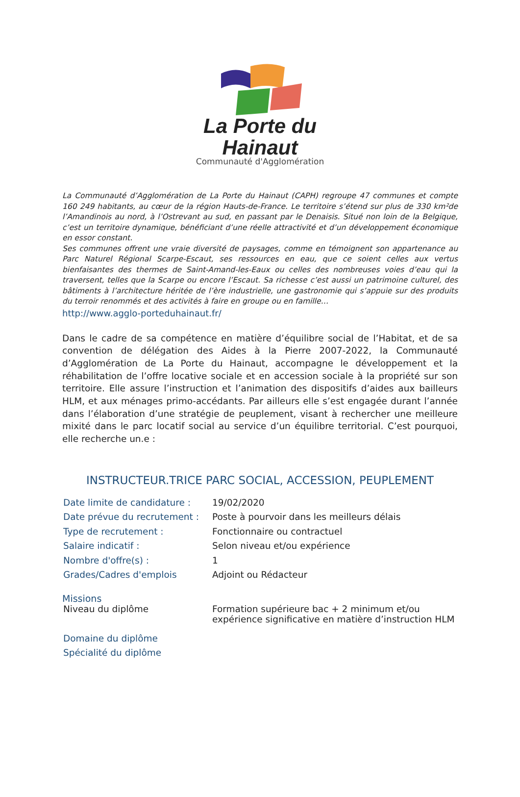La Porte du Hainaut
Communauté d'Agglomération
La Communauté d’Agglomération de La Porte du Hainaut (CAPH) regroupe 47 communes et compte 160 249 habitants, au cœur de la région Hauts-de-France. Le territoire s’étend sur plus de 330 km²de l’Amandinois au nord, à l’Ostrevant au sud, en passant par le Denaisis. Situé non loin de la Belgique, c’est un territoire dynamique, bénéficiant d’une réelle attractivité et d’un développement économique en essor constant.
Ses communes offrent une vraie diversité de paysages, comme en témoignent son appartenance au Parc Naturel Régional Scarpe-Escaut, ses ressources en eau, que ce soient celles aux vertus bienfaisantes des thermes de Saint-Amand-les-Eaux ou celles des nombreuses voies d’eau qui la traversent, telles que la Scarpe ou encore l’Escaut. Sa richesse c’est aussi un patrimoine culturel, des bâtiments à l’architecture héritée de l’ère industrielle, une gastronomie qui s’appuie sur des produits du terroir renommés et des activités à faire en groupe ou en famille…
http://www.agglo-porteduhainaut.fr/
Dans le cadre de sa compétence en matière d’équilibre social de l’Habitat, et de sa convention de délégation des Aides à la Pierre 2007-2022, la Communauté d’Agglomération de La Porte du Hainaut, accompagne le développement et la réhabilitation de l’offre locative sociale et en accession sociale à la propriété sur son territoire. Elle assure l’instruction et l’animation des dispositifs d’aides aux bailleurs HLM, et aux ménages primo-accédants. Par ailleurs elle s’est engagée durant l’année dans l’élaboration d’une stratégie de peuplement, visant à rechercher une meilleure mixité dans le parc locatif social au service d’un équilibre territorial. C’est pourquoi, elle recherche un.e :
INSTRUCTEUR.TRICE PARC SOCIAL, ACCESSION, PEUPLEMENT
| Date limite de candidature : | 19/02/2020 |
| Date prévue du recrutement : | Poste à pourvoir dans les meilleurs délais |
| Type de recrutement : | Fonctionnaire ou contractuel |
| Salaire indicatif : | Selon niveau et/ou expérience |
| Nombre d'offre(s) : | 1 |
| Grades/Cadres d'emplois | Adjoint ou Rédacteur |
Missions
| Niveau du diplôme | Formation supérieure bac + 2 minimum et/ou expérience significative en matière d’instruction HLM |
| Domaine du diplôme | |
| Spécialité du diplôme | |